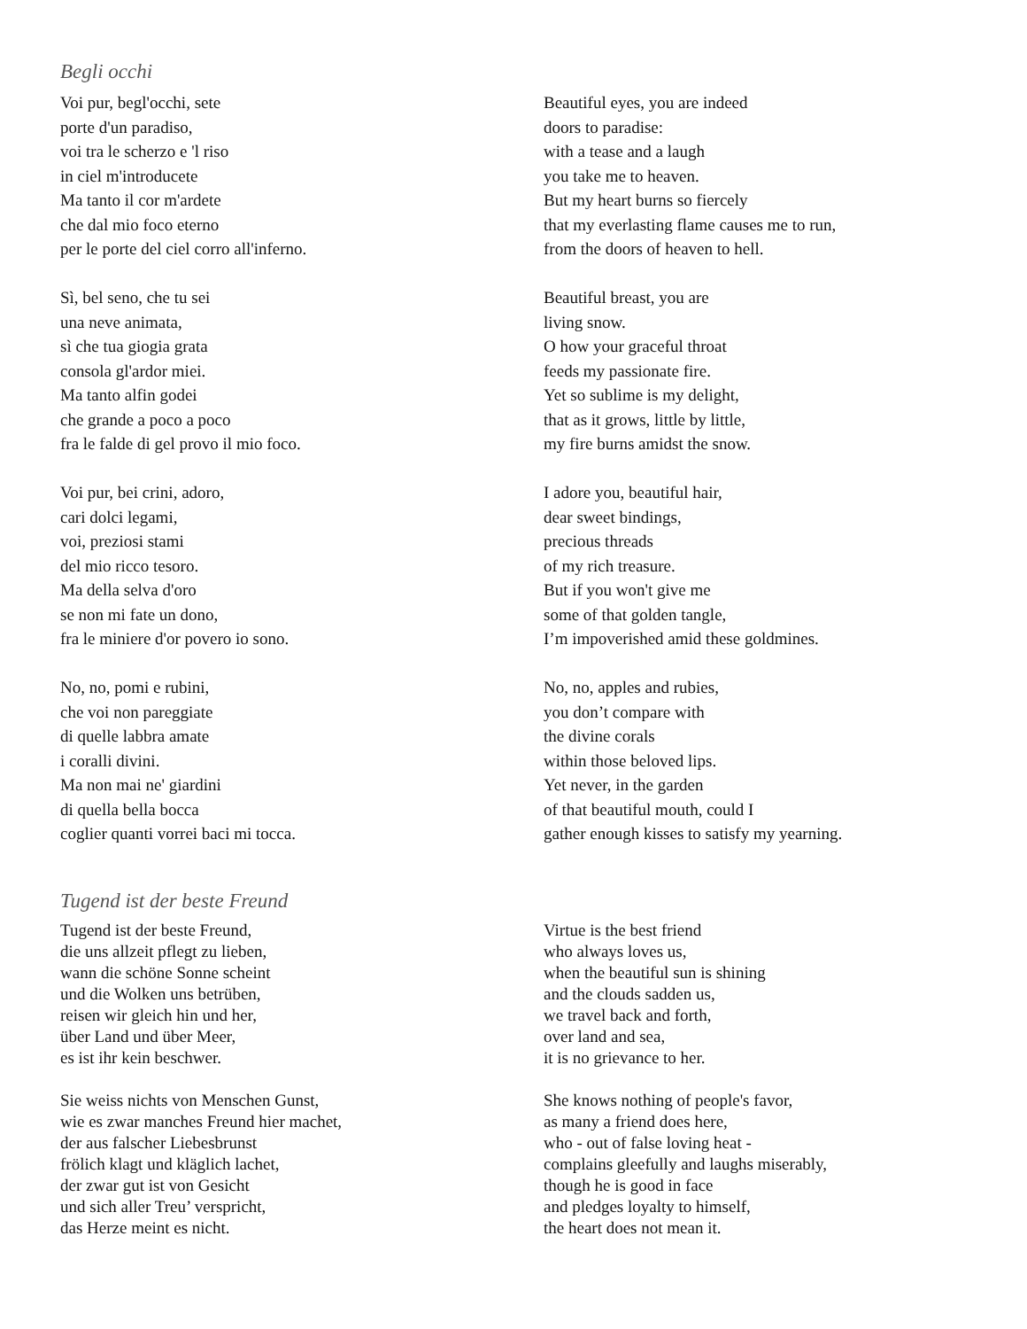Begli occhi
Voi pur, begl'occhi, sete
porte d'un paradiso,
voi tra le scherzo e 'l riso
in ciel m'introducete
Ma tanto il cor m'ardete
che dal mio foco eterno
per le porte del ciel corro all'inferno.
Sì, bel seno, che tu sei
una neve animata,
sì che tua giogia grata
consola gl'ardor miei.
Ma tanto alfin godei
che grande a poco a poco
fra le falde di gel provo il mio foco.
Voi pur, bei crini, adoro,
cari dolci legami,
voi, preziosi stami
del mio ricco tesoro.
Ma della selva d'oro
se non mi fate un dono,
fra le miniere d'or povero io sono.
No, no, pomi e rubini,
che voi non pareggiate
di quelle labbra amate
i coralli divini.
Ma non mai ne' giardini
di quella bella bocca
coglier quanti vorrei baci mi tocca.
Beautiful eyes, you are indeed
doors to paradise:
with a tease and a laugh
you take me to heaven.
But my heart burns so fiercely
that my everlasting flame causes me to run,
from the doors of heaven to hell.
Beautiful breast, you are
living snow.
O how your graceful throat
feeds my passionate fire.
Yet so sublime is my delight,
that as it grows, little by little,
my fire burns amidst the snow.
I adore you, beautiful hair,
dear sweet bindings,
precious threads
of my rich treasure.
But if you won't give me
some of that golden tangle,
I’m impoverished amid these goldmines.
No, no, apples and rubies,
you don’t compare with
the divine corals
within those beloved lips.
Yet never, in the garden
of that beautiful mouth, could I
gather enough kisses to satisfy my yearning.
Tugend ist der beste Freund
Tugend ist der beste Freund,
die uns allzeit pflegt zu lieben,
wann die schöne Sonne scheint
und die Wolken uns betrüben,
reisen wir gleich hin und her,
über Land und über Meer,
es ist ihr kein beschwer.
Sie weiss nichts von Menschen Gunst,
wie es zwar manches Freund hier machet,
der aus falscher Liebesbrunst
frölich klagt und kläglich lachet,
der zwar gut ist von Gesicht
und sich aller Treu’ verspricht,
das Herze meint es nicht.
Virtue is the best friend
who always loves us,
when the beautiful sun is shining
and the clouds sadden us,
we travel back and forth,
over land and sea,
it is no grievance to her.
She knows nothing of people's favor,
as many a friend does here,
who - out of false loving heat -
complains gleefully and laughs miserably,
though he is good in face
and pledges loyalty to himself,
the heart does not mean it.